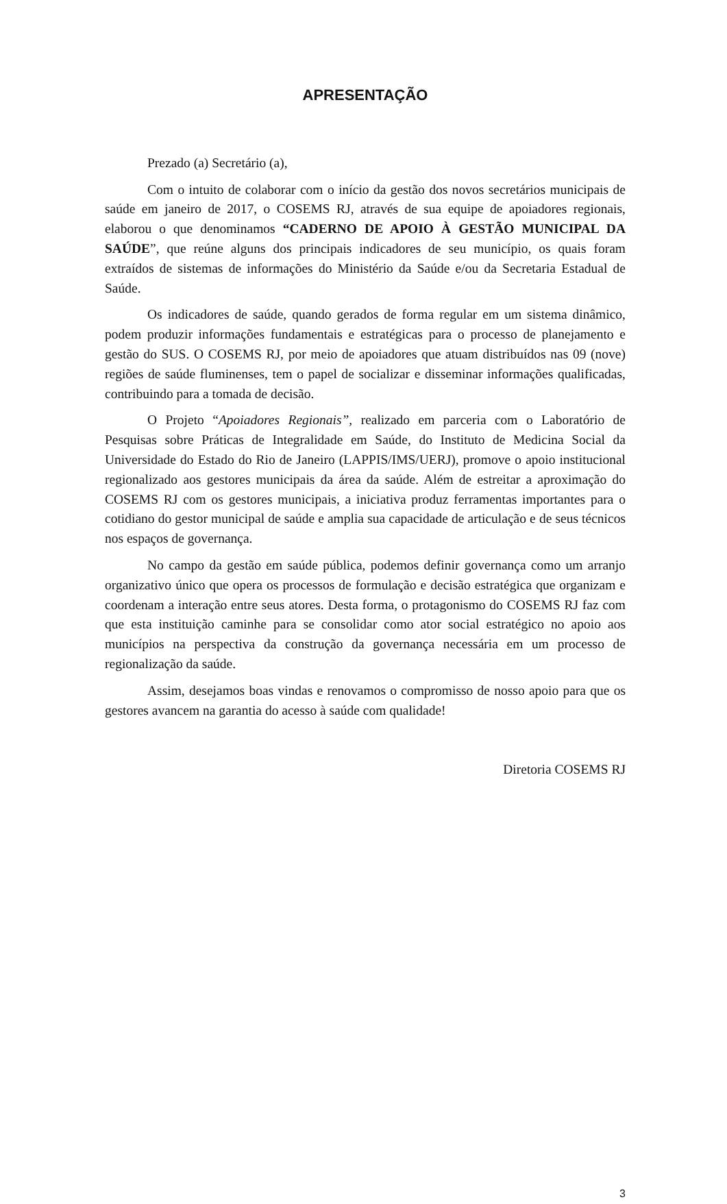APRESENTAÇÃO
Prezado (a) Secretário (a),
Com o intuito de colaborar com o início da gestão dos novos secretários municipais de saúde em janeiro de 2017, o COSEMS RJ, através de sua equipe de apoiadores regionais, elaborou o que denominamos “CADERNO DE APOIO À GESTÃO MUNICIPAL DA SAÚDE”, que reúne alguns dos principais indicadores de seu município, os quais foram extraídos de sistemas de informações do Ministério da Saúde e/ou da Secretaria Estadual de Saúde.
Os indicadores de saúde, quando gerados de forma regular em um sistema dinâmico, podem produzir informações fundamentais e estratégicas para o processo de planejamento e gestão do SUS. O COSEMS RJ, por meio de apoiadores que atuam distribuídos nas 09 (nove) regiões de saúde fluminenses, tem o papel de socializar e disseminar informações qualificadas, contribuindo para a tomada de decisão.
O Projeto “Apoiadores Regionais”, realizado em parceria com o Laboratório de Pesquisas sobre Práticas de Integralidade em Saúde, do Instituto de Medicina Social da Universidade do Estado do Rio de Janeiro (LAPPIS/IMS/UERJ), promove o apoio institucional regionalizado aos gestores municipais da área da saúde. Além de estreitar a aproximação do COSEMS RJ com os gestores municipais, a iniciativa produz ferramentas importantes para o cotidiano do gestor municipal de saúde e amplia sua capacidade de articulação e de seus técnicos nos espaços de governança.
No campo da gestão em saúde pública, podemos definir governança como um arranjo organizativo único que opera os processos de formulação e decisão estratégica que organizam e coordenam a interação entre seus atores. Desta forma, o protagonismo do COSEMS RJ faz com que esta instituição caminhe para se consolidar como ator social estratégico no apoio aos municípios na perspectiva da construção da governança necessária em um processo de regionalização da saúde.
Assim, desejamos boas vindas e renovamos o compromisso de nosso apoio para que os gestores avancem na garantia do acesso à saúde com qualidade!
Diretoria COSEMS RJ
3